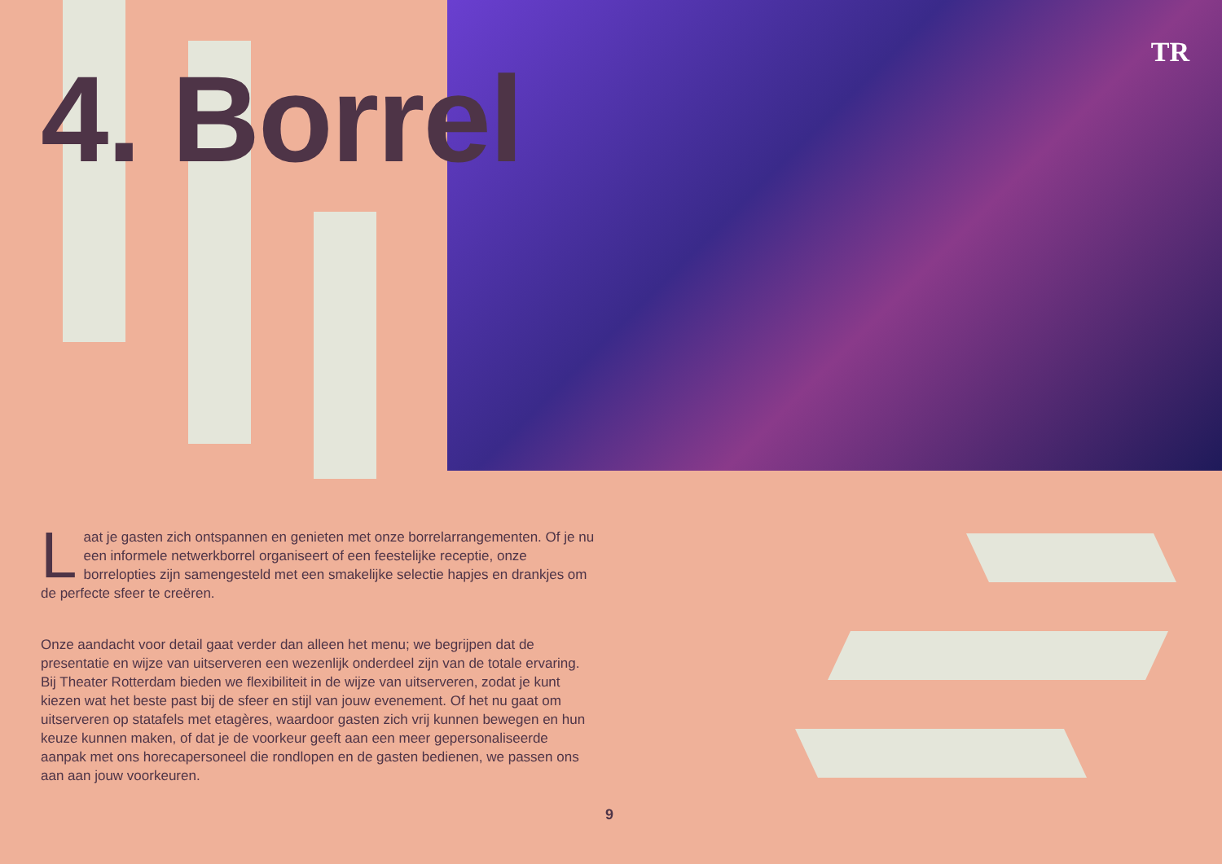TR 4. Borrel
Laat je gasten zich ontspannen en genieten met onze borrelarrangementen. Of je nu een informele netwerkborrel organiseert of een feestelijke receptie, onze borrelopties zijn samengesteld met een smakelijke selectie hapjes en drankjes om de perfecte sfeer te creëren.
Onze aandacht voor detail gaat verder dan alleen het menu; we begrijpen dat de presentatie en wijze van uitserveren een wezenlijk onderdeel zijn van de totale ervaring. Bij Theater Rotterdam bieden we flexibiliteit in de wijze van uitserveren, zodat je kunt kiezen wat het beste past bij de sfeer en stijl van jouw evenement. Of het nu gaat om uitserveren op statafels met etagères, waardoor gasten zich vrij kunnen bewegen en hun keuze kunnen maken, of dat je de voorkeur geeft aan een meer gepersonaliseerde aanpak met ons horecapersoneel die rondlopen en de gasten bedienen, we passen ons aan aan jouw voorkeuren.
9